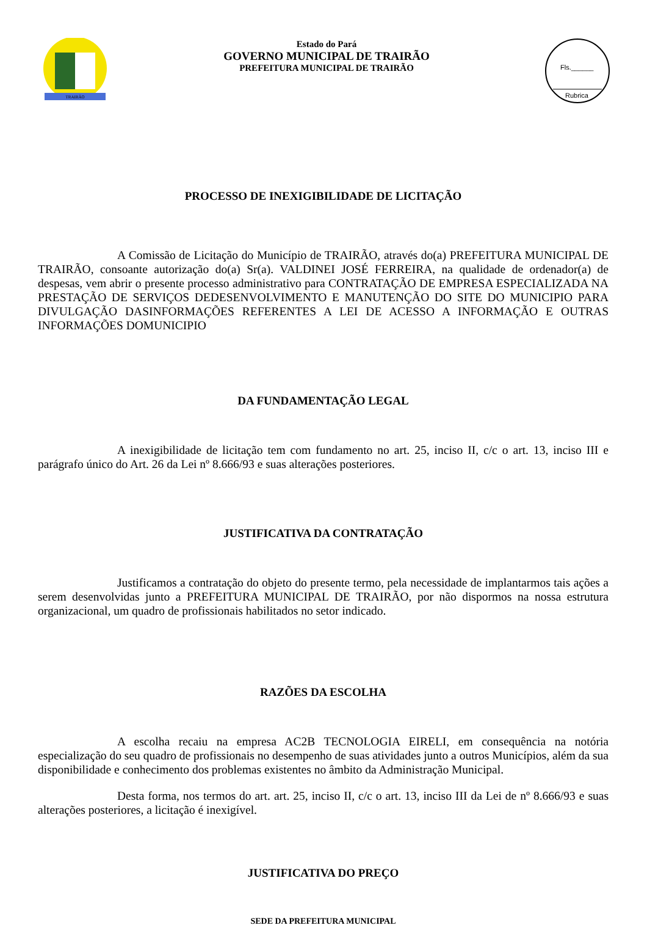TRAIRÃO
Estado do Pará
GOVERNO MUNICIPAL DE TRAIRÃO
PREFEITURA MUNICIPAL DE TRAIRÃO
Fls.______
Rubrica
PROCESSO DE INEXIGIBILIDADE DE LICITAÇÃO
A Comissão de Licitação do Município de TRAIRÃO, através do(a) PREFEITURA MUNICIPAL DE TRAIRÃO, consoante autorização do(a) Sr(a). VALDINEI JOSÉ FERREIRA, na qualidade de ordenador(a) de despesas, vem abrir o presente processo administrativo para CONTRATAÇÃO DE EMPRESA ESPECIALIZADA NA PRESTAÇÃO DE SERVIÇOS DEDESENVOLVIMENTO E MANUTENÇÃO DO SITE DO MUNICIPIO PARA DIVULGAÇÃO DASINFORMAÇÕES REFERENTES A LEI DE ACESSO A INFORMAÇÃO E OUTRAS INFORMAÇÕES DOMUNICIPIO
DA FUNDAMENTAÇÃO LEGAL
A inexigibilidade de licitação tem com fundamento no art. 25, inciso II, c/c o art. 13, inciso III e parágrafo único do Art. 26 da Lei nº 8.666/93 e suas alterações posteriores.
JUSTIFICATIVA DA CONTRATAÇÃO
Justificamos a contratação do objeto do presente termo, pela necessidade de implantarmos tais ações a serem desenvolvidas junto a PREFEITURA MUNICIPAL DE TRAIRÃO, por não dispormos na nossa estrutura organizacional, um quadro de profissionais habilitados no setor indicado.
RAZÕES DA ESCOLHA
A escolha recaiu na empresa AC2B TECNOLOGIA EIRELI, em consequência na notória especialização do seu quadro de profissionais no desempenho de suas atividades junto a outros Municípios, além da sua disponibilidade e conhecimento dos problemas existentes no âmbito da Administração Municipal.
Desta forma, nos termos do art. art. 25, inciso II, c/c o art. 13, inciso III da Lei de nº 8.666/93 e suas alterações posteriores, a licitação é inexigível.
JUSTIFICATIVA DO PREÇO
SEDE DA PREFEITURA MUNICIPAL